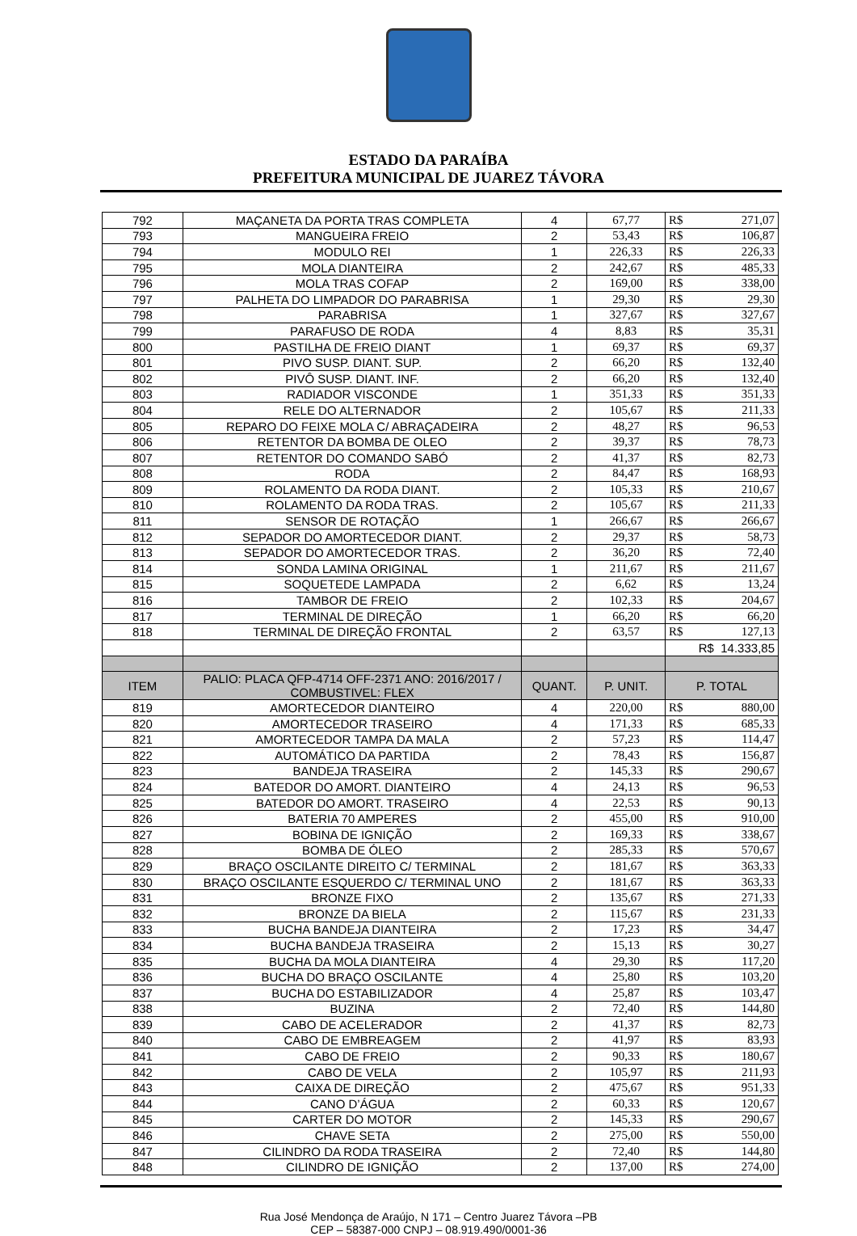ESTADO DA PARAÍBA
PREFEITURA MUNICIPAL DE JUAREZ TÁVORA
| 792 | MAÇANETA DA PORTA TRAS COMPLETA | 4 | 67,77 | R$ | 271,07 |
| 793 | MANGUEIRA FREIO | 2 | 53,43 | R$ | 106,87 |
| 794 | MODULO REI | 1 | 226,33 | R$ | 226,33 |
| 795 | MOLA DIANTEIRA | 2 | 242,67 | R$ | 485,33 |
| 796 | MOLA TRAS COFAP | 2 | 169,00 | R$ | 338,00 |
| 797 | PALHETA DO LIMPADOR DO PARABRISA | 1 | 29,30 | R$ | 29,30 |
| 798 | PARABRISA | 1 | 327,67 | R$ | 327,67 |
| 799 | PARAFUSO DE RODA | 4 | 8,83 | R$ | 35,31 |
| 800 | PASTILHA DE FREIO DIANT | 1 | 69,37 | R$ | 69,37 |
| 801 | PIVO SUSP. DIANT. SUP. | 2 | 66,20 | R$ | 132,40 |
| 802 | PIVÔ SUSP. DIANT. INF. | 2 | 66,20 | R$ | 132,40 |
| 803 | RADIADOR VISCONDE | 1 | 351,33 | R$ | 351,33 |
| 804 | RELE DO ALTERNADOR | 2 | 105,67 | R$ | 211,33 |
| 805 | REPARO DO FEIXE MOLA C/ ABRAÇADEIRA | 2 | 48,27 | R$ | 96,53 |
| 806 | RETENTOR DA BOMBA DE OLEO | 2 | 39,37 | R$ | 78,73 |
| 807 | RETENTOR DO COMANDO SABÓ | 2 | 41,37 | R$ | 82,73 |
| 808 | RODA | 2 | 84,47 | R$ | 168,93 |
| 809 | ROLAMENTO DA RODA DIANT. | 2 | 105,33 | R$ | 210,67 |
| 810 | ROLAMENTO DA RODA TRAS. | 2 | 105,67 | R$ | 211,33 |
| 811 | SENSOR DE ROTAÇÃO | 1 | 266,67 | R$ | 266,67 |
| 812 | SEPADOR DO AMORTECEDOR DIANT. | 2 | 29,37 | R$ | 58,73 |
| 813 | SEPADOR DO AMORTECEDOR TRAS. | 2 | 36,20 | R$ | 72,40 |
| 814 | SONDA LAMINA ORIGINAL | 1 | 211,67 | R$ | 211,67 |
| 815 | SOQUETEDE LAMPADA | 2 | 6,62 | R$ | 13,24 |
| 816 | TAMBOR DE FREIO | 2 | 102,33 | R$ | 204,67 |
| 817 | TERMINAL DE DIREÇÃO | 1 | 66,20 | R$ | 66,20 |
| 818 | TERMINAL DE DIREÇÃO FRONTAL | 2 | 63,57 | R$ | 127,13 |
| | | | | R$ 14.333,85 | |
| ITEM | PALIO: PLACA QFP-4714 OFF-2371 ANO: 2016/2017 / COMBUSTIVEL: FLEX | QUANT. | P. UNIT. | P. TOTAL | |
| 819 | AMORTECEDOR DIANTEIRO | 4 | 220,00 | R$ | 880,00 |
| 820 | AMORTECEDOR TRASEIRO | 4 | 171,33 | R$ | 685,33 |
| 821 | AMORTECEDOR TAMPA DA MALA | 2 | 57,23 | R$ | 114,47 |
| 822 | AUTOMÁTICO DA PARTIDA | 2 | 78,43 | R$ | 156,87 |
| 823 | BANDEJA TRASEIRA | 2 | 145,33 | R$ | 290,67 |
| 824 | BATEDOR DO AMORT. DIANTEIRO | 4 | 24,13 | R$ | 96,53 |
| 825 | BATEDOR DO AMORT. TRASEIRO | 4 | 22,53 | R$ | 90,13 |
| 826 | BATERIA 70 AMPERES | 2 | 455,00 | R$ | 910,00 |
| 827 | BOBINA DE IGNIÇÃO | 2 | 169,33 | R$ | 338,67 |
| 828 | BOMBA DE ÓLEO | 2 | 285,33 | R$ | 570,67 |
| 829 | BRAÇO OSCILANTE DIREITO C/ TERMINAL | 2 | 181,67 | R$ | 363,33 |
| 830 | BRAÇO OSCILANTE ESQUERDO C/ TERMINAL UNO | 2 | 181,67 | R$ | 363,33 |
| 831 | BRONZE FIXO | 2 | 135,67 | R$ | 271,33 |
| 832 | BRONZE DA BIELA | 2 | 115,67 | R$ | 231,33 |
| 833 | BUCHA BANDEJA DIANTEIRA | 2 | 17,23 | R$ | 34,47 |
| 834 | BUCHA BANDEJA TRASEIRA | 2 | 15,13 | R$ | 30,27 |
| 835 | BUCHA DA MOLA DIANTEIRA | 4 | 29,30 | R$ | 117,20 |
| 836 | BUCHA DO BRAÇO OSCILANTE | 4 | 25,80 | R$ | 103,20 |
| 837 | BUCHA DO ESTABILIZADOR | 4 | 25,87 | R$ | 103,47 |
| 838 | BUZINA | 2 | 72,40 | R$ | 144,80 |
| 839 | CABO DE ACELERADOR | 2 | 41,37 | R$ | 82,73 |
| 840 | CABO DE EMBREAGEM | 2 | 41,97 | R$ | 83,93 |
| 841 | CABO DE FREIO | 2 | 90,33 | R$ | 180,67 |
| 842 | CABO DE VELA | 2 | 105,97 | R$ | 211,93 |
| 843 | CAIXA DE DIREÇÃO | 2 | 475,67 | R$ | 951,33 |
| 844 | CANO D’ÁGUA | 2 | 60,33 | R$ | 120,67 |
| 845 | CARTER DO MOTOR | 2 | 145,33 | R$ | 290,67 |
| 846 | CHAVE SETA | 2 | 275,00 | R$ | 550,00 |
| 847 | CILINDRO DA RODA TRASEIRA | 2 | 72,40 | R$ | 144,80 |
| 848 | CILINDRO DE IGNIÇÃO | 2 | 137,00 | R$ | 274,00 |
Rua José Mendonça de Araújo, N 171 – Centro Juarez Távora –PB
CEP – 58387-000 CNPJ – 08.919.490/0001-36